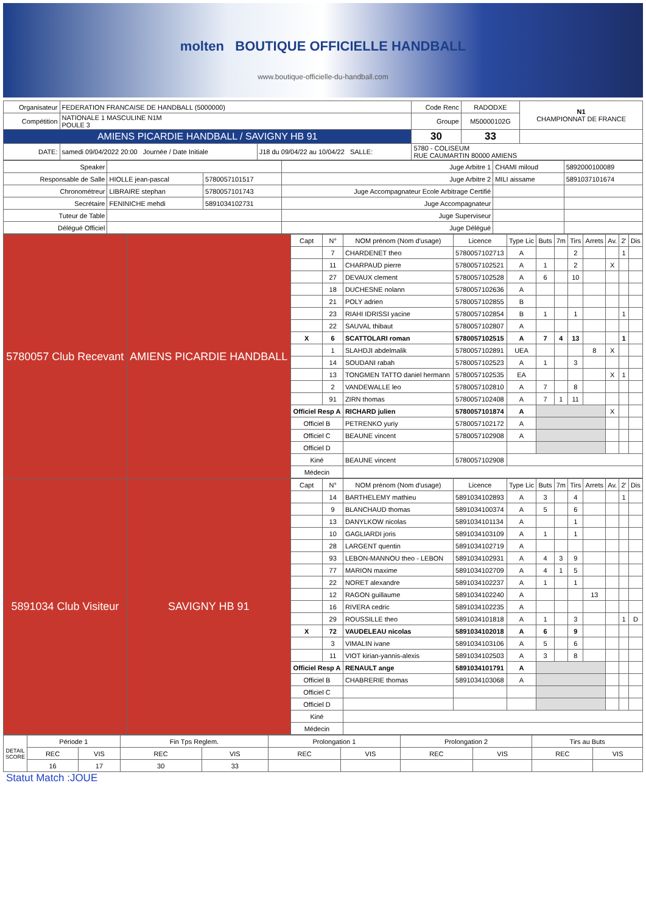molten BOUTIQUE OFFICIELLE HANDBALL
www.boutique-officielle-du-handball.com
| Organisateur | FEDERATION FRANCAISE DE HANDBALL (5000000) | | Code Renc | RADODXE | N1 CHAMPIONNAT DE FRANCE |
| Compétition | NATIONALE 1 MASCULINE N1M POULE 3 | | Groupe | M50000102G | |
| AMIENS PICARDIE HANDBALL / SAVIGNY HB 91 | | | 30 | 33 | |
| DATE: | samedi 09/04/2022 20:00 Journée / Date Initiale | J18 du 09/04/22 au 10/04/22 SALLE: | 5780 - COLISEUM RUE CAUMARTIN 80000 AMIENS | | |
| Speaker | | | Juge Arbitre 1 | CHAMI miloud | 5892000100089 |
| Responsable de Salle | HIOLLE jean-pascal | 5780057101517 | Juge Arbitre 2 | MILI aissame | 5891037101674 |
| Chronométreur | LIBRAIRE stephan | 5780057101743 | Juge Accompagnateur Ecole Arbitrage Certifié | | |
| Secrétaire | FENINICHE mehdi | 5891034102731 | Juge Accompagnateur | | |
| Tuteur de Table | | | Juge Superviseur | | |
| Délégué Officiel | | | Juge Délégué | | |
| 5780057 Club Recevant | AMIENS PICARDIE HANDBALL | Capt | N° | NOM prénom (Nom d'usage) | Licence | Type Lic | Buts | 7m | Tirs | Arrets | Av. | 2' | Dis |
| | | | 7 | CHARDENET theo | 5780057102713 | A | | | 2 | | | 1 | |
| | | | 11 | CHARPAUD pierre | 5780057102521 | A | 1 | | 2 | | X | | |
| | | | 27 | DEVAUX clement | 5780057102528 | A | 6 | | 10 | | | | |
| | | | 18 | DUCHESNE nolann | 5780057102636 | A | | | | | | | |
| | | | 21 | POLY adrien | 5780057102855 | B | | | | | | | |
| | | | 23 | RIAHI IDRISSI yacine | 5780057102854 | B | 1 | | 1 | | | 1 | |
| | | | 22 | SAUVAL thibaut | 5780057102807 | A | | | | | | | |
| | | X | 6 | SCATTOLARI roman | 5780057102515 | A | 7 | 4 | 13 | | | 1 | |
| | | | 1 | SLAHDJI abdelmalik | 5780057102891 | UEA | | | | 8 | X | | |
| | | | 14 | SOUDANI rabah | 5780057102523 | A | 1 | | 3 | | | | |
| | | | 13 | TONGMEN TATTO daniel hermann | 5780057102535 | EA | | | | | X | 1 | |
| | | | 2 | VANDEWALLE leo | 5780057102810 | A | 7 | | 8 | | | | |
| | | | 91 | ZIRN thomas | 5780057102408 | A | 7 | 1 | 11 | | | | |
| | | Officiel Resp A | | RICHARD julien | 5780057101874 | A | | | | | X | | |
| | | Officiel B | | PETRENKO yuriy | 5780057102172 | A | | | | | | | |
| | | Officiel C | | BEAUNE vincent | 5780057102908 | A | | | | | | | |
| | | Officiel D | | | | | | | | | | | |
| | | Kiné | | BEAUNE vincent | 5780057102908 | | | | | | | | |
| | | Médecin | | | | | | | | | | | |
| 5891034 Club Visiteur | SAVIGNY HB 91 | Capt | N° | NOM prénom (Nom d'usage) | Licence | Type Lic | Buts | 7m | Tirs | Arrets | Av. | 2' | Dis |
| | | | 14 | BARTHELEMY mathieu | 5891034102893 | A | 3 | | 4 | | | 1 | |
| | | | 9 | BLANCHAUD thomas | 5891034100374 | A | 5 | | 6 | | | | |
| | | | 13 | DANYLKOW nicolas | 5891034101134 | A | | | 1 | | | | |
| | | | 10 | GAGLIARDI joris | 5891034103109 | A | 1 | | 1 | | | | |
| | | | 28 | LARGENT quentin | 5891034102719 | A | | | | | | | |
| | | | 93 | LEBON-MANNOU theo - LEBON | 5891034102931 | A | 4 | 3 | 9 | | | | |
| | | | 77 | MARION maxime | 5891034102709 | A | 4 | 1 | 5 | | | | |
| | | | 22 | NORET alexandre | 5891034102237 | A | 1 | | 1 | | | | |
| | | | 12 | RAGON guillaume | 5891034102240 | A | | | | 13 | | | |
| | | | 16 | RIVERA cedric | 5891034102235 | A | | | | | | | |
| | | | 29 | ROUSSILLE theo | 5891034101818 | A | 1 | | 3 | | | 1 | D |
| | | X | 72 | VAUDELEAU nicolas | 5891034102018 | A | 6 | | 9 | | | | |
| | | | 3 | VIMALIN ivane | 5891034103106 | A | 5 | | 6 | | | | |
| | | | 11 | VIOT kirian-yannis-alexis | 5891034102503 | A | 3 | | 8 | | | | |
| | | Officiel Resp A | | RENAULT ange | 5891034101791 | A | | | | | | | |
| | | Officiel B | | CHABRERIE thomas | 5891034103068 | A | | | | | | | |
| | | Officiel C | | | | | | | | | | | |
| | | Officiel D | | | | | | | | | | | |
| | | Kiné | | | | | | | | | | | |
| | | Médecin | | | | | | | | | | | |
| DETAIL SCORE | Période 1 | | Fin Tps Reglem. | | Prolongation 1 | | Prolongation 2 | | Tirs au Buts | |
| | REC | VIS | REC | VIS | REC | VIS | REC | VIS | REC | VIS |
| | 16 | 17 | 30 | 33 | | | | | | |
Statut Match :JOUE